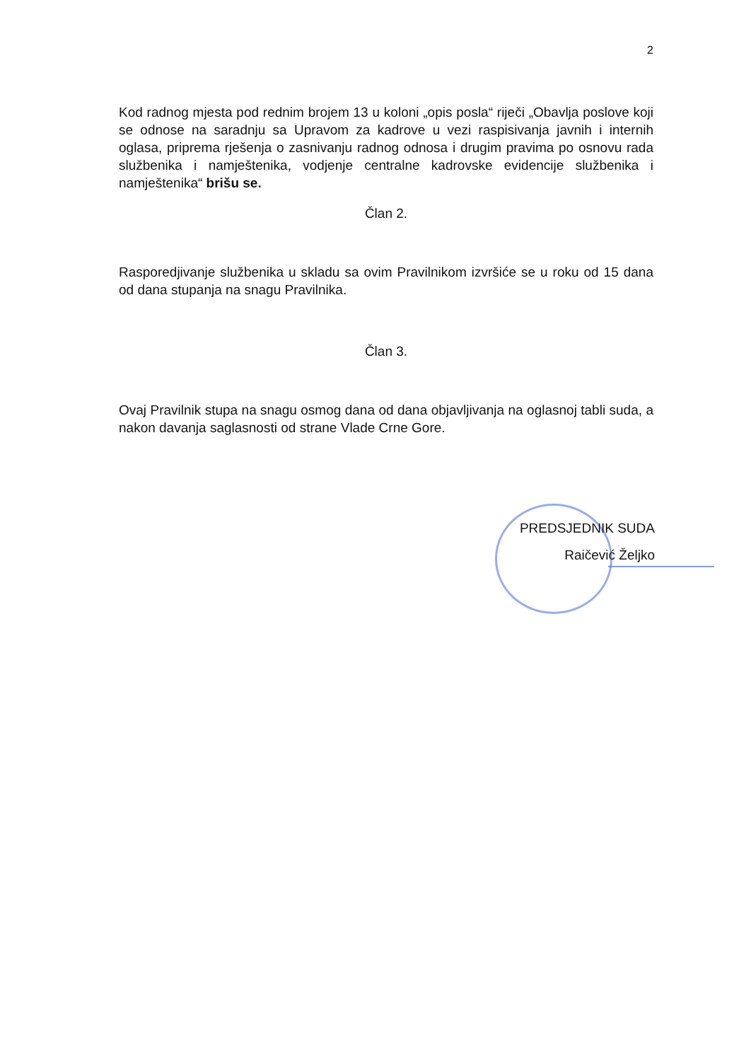2
Kod radnog mjesta pod rednim brojem 13 u koloni „opis posla“ riječi „Obavlja poslove koji se odnose na saradnju sa Upravom za kadrove u vezi raspisivanja javnih i internih oglasa, priprema rješenja o zasnivanju radnog odnosa i drugim pravima po osnovu rada službenika i namještenika, vodjenje centralne kadrovske evidencije službenika i namještenika“ brišu se.
Član 2.
Rasporedjivanje službenika u skladu sa ovim Pravilnikom izvršiće se u roku od 15 dana od dana stupanja na snagu Pravilnika.
Član 3.
Ovaj Pravilnik stupa na snagu osmog dana od dana objavljivanja na oglasnoj tabli suda, a nakon davanja saglasnosti od strane Vlade Crne Gore.
PREDSJEDNIK SUDA
Raičević Željko